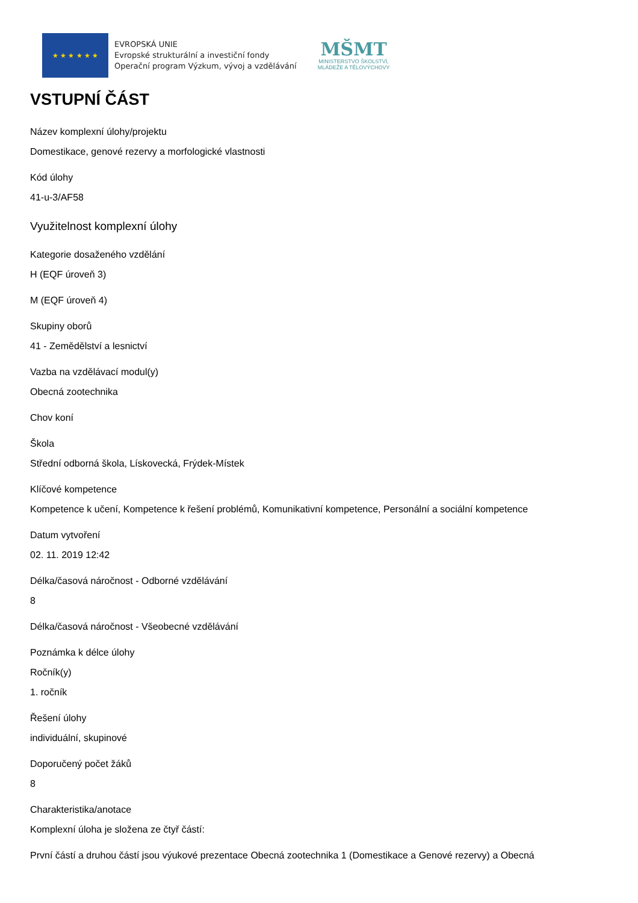★ ★ ★ ★ ★ ★
EVROPSKÁ UNIE
Evropské strukturální a investiční fondy
Operační program Výzkum, vývoj a vzdělávání
MŠMT
MINISTERSTVO ŠKOLSTVÍ,
MLÁDEŽE A TĚLOVÝCHOVY
VSTUPNÍ ČÁST
Název komplexní úlohy/projektu
Domestikace, genové rezervy a morfologické vlastnosti
Kód úlohy
41-u-3/AF58
Využitelnost komplexní úlohy
Kategorie dosaženého vzdělání
H (EQF úroveň 3)
M (EQF úroveň 4)
Skupiny oborů
41 - Zemědělství a lesnictví
Vazba na vzdělávací modul(y)
Obecná zootechnika
Chov koní
Škola
Střední odborná škola, Lískovecká, Frýdek-Místek
Klíčové kompetence
Kompetence k učení, Kompetence k řešení problémů, Komunikativní kompetence, Personální a sociální kompetence
Datum vytvoření
02. 11. 2019 12:42
Délka/časová náročnost - Odborné vzdělávání
8
Délka/časová náročnost - Všeobecné vzdělávání
Poznámka k délce úlohy
Ročník(y)
1. ročník
Řešení úlohy
individuální, skupinové
Doporučený počet žáků
8
Charakteristika/anotace
Komplexní úloha je složena ze čtyř částí:
První částí a druhou částí jsou výukové prezentace Obecná zootechnika 1 (Domestikace a Genové rezervy) a Obecná